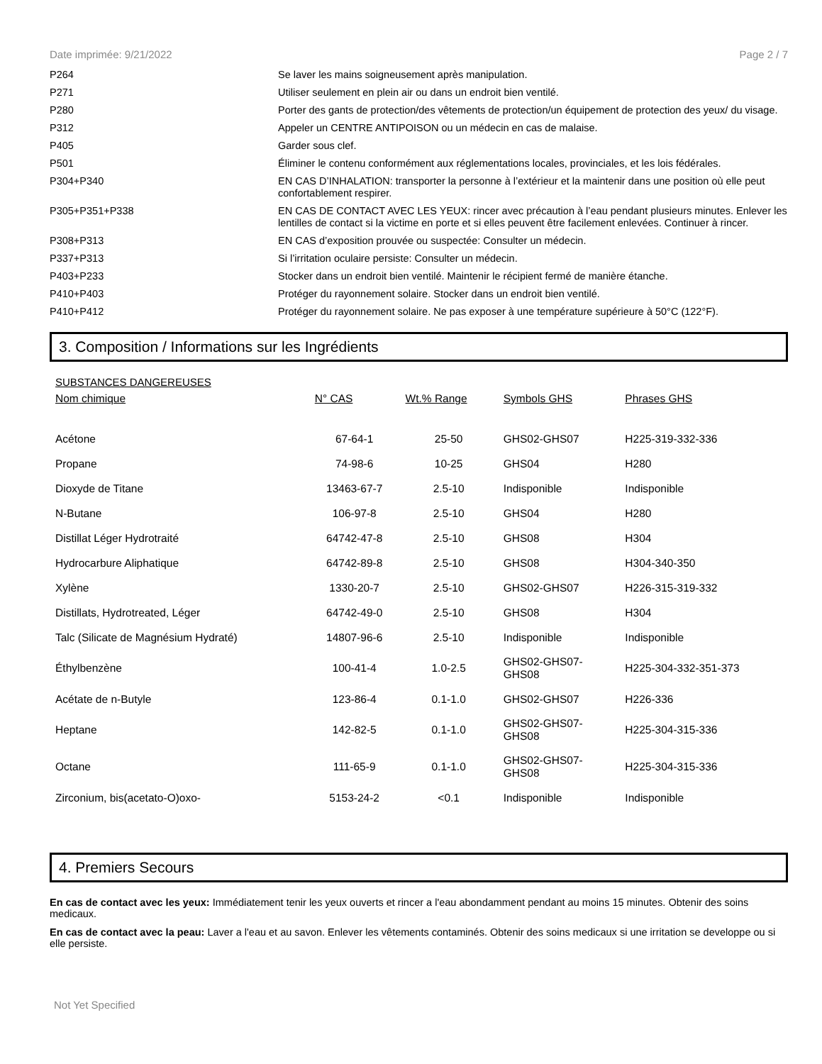Date imprimée: 9/21/2022 Page 2 / 7
| P264 | Se laver les mains soigneusement après manipulation. |
| P271 | Utiliser seulement en plein air ou dans un endroit bien ventilé. |
| P280 | Porter des gants de protection/des vêtements de protection/un équipement de protection des yeux/ du visage. |
| P312 | Appeler un CENTRE ANTIPOISON ou un médecin en cas de malaise. |
| P405 | Garder sous clef. |
| P501 | Éliminer le contenu conformément aux réglementations locales, provinciales, et les lois fédérales. |
| P304+P340 | EN CAS D’INHALATION: transporter la personne à l’extérieur et la maintenir dans une position où elle peut confortablement respirer. |
| P305+P351+P338 | EN CAS DE CONTACT AVEC LES YEUX: rincer avec précaution à l’eau pendant plusieurs minutes. Enlever les lentilles de contact si la victime en porte et si elles peuvent être facilement enlevées. Continuer à rincer. |
| P308+P313 | EN CAS d’exposition prouvée ou suspectée: Consulter un médecin. |
| P337+P313 | Si l’irritation oculaire persiste: Consulter un médecin. |
| P403+P233 | Stocker dans un endroit bien ventilé. Maintenir le récipient fermé de manière étanche. |
| P410+P403 | Protéger du rayonnement solaire. Stocker dans un endroit bien ventilé. |
| P410+P412 | Protéger du rayonnement solaire. Ne pas exposer à une température supérieure à 50°C (122°F). |
3. Composition / Informations sur les Ingrédients
SUBSTANCES DANGEREUSES
| Nom chimique | N° CAS | Wt.% Range | Symbols GHS | Phrases GHS |
| --- | --- | --- | --- | --- |
| Acétone | 67-64-1 | 25-50 | GHS02-GHS07 | H225-319-332-336 |
| Propane | 74-98-6 | 10-25 | GHS04 | H280 |
| Dioxyde de Titane | 13463-67-7 | 2.5-10 | Indisponible | Indisponible |
| N-Butane | 106-97-8 | 2.5-10 | GHS04 | H280 |
| Distillat Léger Hydrotraité | 64742-47-8 | 2.5-10 | GHS08 | H304 |
| Hydrocarbure Aliphatique | 64742-89-8 | 2.5-10 | GHS08 | H304-340-350 |
| Xylène | 1330-20-7 | 2.5-10 | GHS02-GHS07 | H226-315-319-332 |
| Distillats, Hydrotreated, Léger | 64742-49-0 | 2.5-10 | GHS08 | H304 |
| Talc (Silicate de Magnésium Hydraté) | 14807-96-6 | 2.5-10 | Indisponible | Indisponible |
| Éthylbenzène | 100-41-4 | 1.0-2.5 | GHS02-GHS07- GHS08 | H225-304-332-351-373 |
| Acétate de n-Butyle | 123-86-4 | 0.1-1.0 | GHS02-GHS07 | H226-336 |
| Heptane | 142-82-5 | 0.1-1.0 | GHS02-GHS07- GHS08 | H225-304-315-336 |
| Octane | 111-65-9 | 0.1-1.0 | GHS02-GHS07- GHS08 | H225-304-315-336 |
| Zirconium, bis(acetato-O)oxo- | 5153-24-2 | <0.1 | Indisponible | Indisponible |
4. Premiers Secours
En cas de contact avec les yeux: Immédiatement tenir les yeux ouverts et rincer a l'eau abondamment pendant au moins 15 minutes. Obtenir des soins medicaux.
En cas de contact avec la peau: Laver a l'eau et au savon. Enlever les vêtements contaminés. Obtenir des soins medicaux si une irritation se developpe ou si elle persiste.
Not Yet Specified